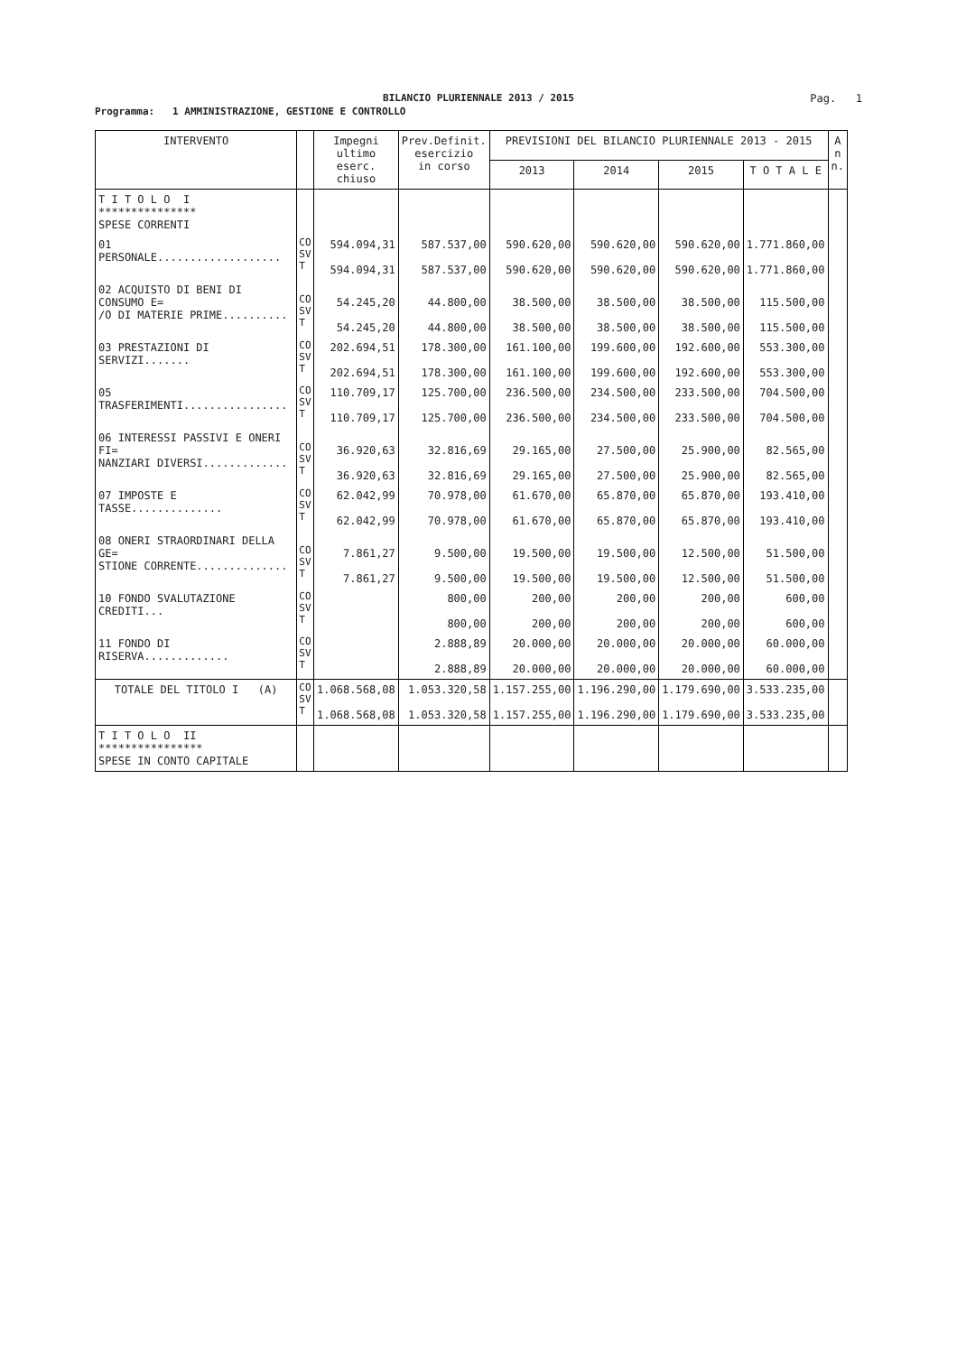BILANCIO PLURIENNALE 2013 / 2015
Pag. 1
Programma: 1 AMMINISTRAZIONE, GESTIONE E CONTROLLO
| INTERVENTO | | Impegni ultimo eserc. chiuso | Prev.Definit. esercizio in corso | PREVISIONI DEL BILANCIO PLURIENNALE 2013 - 2015 | | | | A n n. |
| --- | --- | --- | --- | --- | --- | --- | --- | --- |
| | | | | 2013 | 2014 | 2015 | T O T A L E | |
| T I T O L O I *************** SPESE CORRENTI | | | | | | | | |
| 01 PERSONALE................... | CO SV T | 594.094,31 594.094,31 | 587.537,00 587.537,00 | 590.620,00 590.620,00 | 590.620,00 590.620,00 | 590.620,00 590.620,00 | 1.771.860,00 1.771.860,00 | |
| 02 ACQUISTO DI BENI DI CONSUMO E= /O DI MATERIE PRIME.......... | CO SV T | 54.245,20 54.245,20 | 44.800,00 44.800,00 | 38.500,00 38.500,00 | 38.500,00 38.500,00 | 38.500,00 38.500,00 | 115.500,00 115.500,00 | |
| 03 PRESTAZIONI DI SERVIZI....... | CO SV T | 202.694,51 202.694,51 | 178.300,00 178.300,00 | 161.100,00 161.100,00 | 199.600,00 199.600,00 | 192.600,00 192.600,00 | 553.300,00 553.300,00 | |
| 05 TRASFERIMENTI................ | CO SV T | 110.709,17 110.709,17 | 125.700,00 125.700,00 | 236.500,00 236.500,00 | 234.500,00 234.500,00 | 233.500,00 233.500,00 | 704.500,00 704.500,00 | |
| 06 INTERESSI PASSIVI E ONERI FI= NANZIARI DIVERSI............. | CO SV T | 36.920,63 36.920,63 | 32.816,69 32.816,69 | 29.165,00 29.165,00 | 27.500,00 27.500,00 | 25.900,00 25.900,00 | 82.565,00 82.565,00 | |
| 07 IMPOSTE E TASSE.............. | CO SV T | 62.042,99 62.042,99 | 70.978,00 70.978,00 | 61.670,00 61.670,00 | 65.870,00 65.870,00 | 65.870,00 65.870,00 | 193.410,00 193.410,00 | |
| 08 ONERI STRAORDINARI DELLA GE= STIONE CORRENTE.............. | CO SV T | 7.861,27 7.861,27 | 9.500,00 9.500,00 | 19.500,00 19.500,00 | 19.500,00 19.500,00 | 12.500,00 12.500,00 | 51.500,00 51.500,00 | |
| 10 FONDO SVALUTAZIONE CREDITI... | CO SV T | | 800,00 800,00 | 200,00 200,00 | 200,00 200,00 | 200,00 200,00 | 600,00 600,00 | |
| 11 FONDO DI RISERVA............. | CO SV T | | 2.888,89 2.888,89 | 20.000,00 20.000,00 | 20.000,00 20.000,00 | 20.000,00 20.000,00 | 60.000,00 60.000,00 | |
| TOTALE DEL TITOLO I (A) | CO SV T | 1.068.568,08 1.068.568,08 | 1.053.320,58 1.053.320,58 | 1.157.255,00 1.157.255,00 | 1.196.290,00 1.196.290,00 | 1.179.690,00 1.179.690,00 | 3.533.235,00 3.533.235,00 | |
| T I T O L O II **************** SPESE IN CONTO CAPITALE | | | | | | | | |